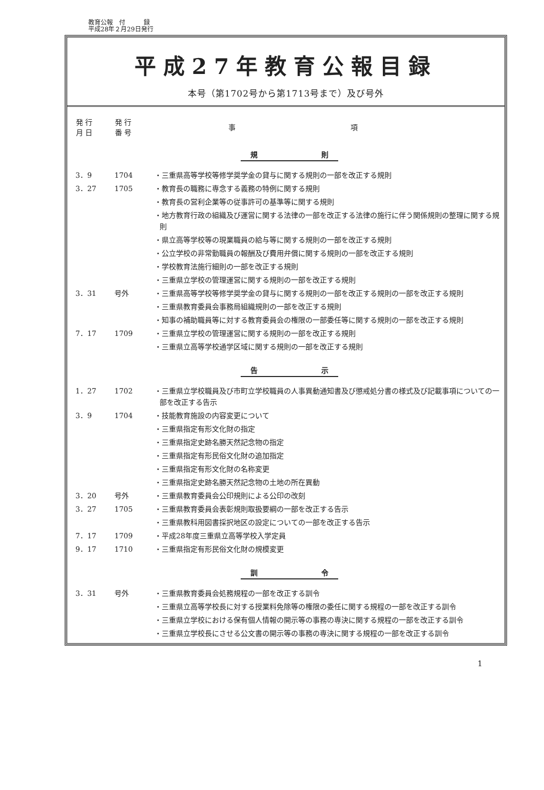教育公報　付　　　録
平成28年２月29日発行
平成27年教育公報目録
本号（第1702号から第1713号まで）及び号外
| 発 行 月 日 | 発 行 番 号 | 事 項 |
| --- | --- | --- |
| 規 則 | | |
| 3．9 | 1704 | ・三重県高等学校等修学奨学金の貸与に関する規則の一部を改正する規則 |
| 3．27 | 1705 | ・教育長の職務に専念する義務の特例に関する規則 |
| | | ・教育長の営利企業等の従事許可の基準等に関する規則 |
| | | ・地方教育行政の組織及び運営に関する法律の一部を改正する法律の施行に伴う関係規則の整理に関する規則 |
| | | ・県立高等学校等の現業職員の給与等に関する規則の一部を改正する規則 |
| | | ・公立学校の非常勤職員の報酬及び費用弁償に関する規則の一部を改正する規則 |
| | | ・学校教育法施行細則の一部を改正する規則 |
| | | ・三重県立学校の管理運営に関する規則の一部を改正する規則 |
| 3．31 | 号外 | ・三重県高等学校等修学奨学金の貸与に関する規則の一部を改正する規則の一部を改正する規則 |
| | | ・三重県教育委員会事務局組織規則の一部を改正する規則 |
| | | ・知事の補助職員等に対する教育委員会の権限の一部委任等に関する規則の一部を改正する規則 |
| 7．17 | 1709 | ・三重県立学校の管理運営に関する規則の一部を改正する規則 |
| | | ・三重県立高等学校通学区域に関する規則の一部を改正する規則 |
| 告 示 | | |
| 1．27 | 1702 | ・三重県立学校職員及び市町立学校職員の人事異動通知書及び懲戒処分書の様式及び記載事項についての一部を改正する告示 |
| 3．9 | 1704 | ・技能教育施設の内容変更について |
| | | ・三重県指定有形文化財の指定 |
| | | ・三重県指定史跡名勝天然記念物の指定 |
| | | ・三重県指定有形民俗文化財の追加指定 |
| | | ・三重県指定有形文化財の名称変更 |
| | | ・三重県指定史跡名勝天然記念物の土地の所在異動 |
| 3．20 | 号外 | ・三重県教育委員会公印規則による公印の改刻 |
| 3．27 | 1705 | ・三重県教育委員会表彰規則取扱要綱の一部を改正する告示 |
| | | ・三重県教科用図書採択地区の設定についての一部を改正する告示 |
| 7．17 | 1709 | ・平成28年度三重県立高等学校入学定員 |
| 9．17 | 1710 | ・三重県指定有形民俗文化財の規模変更 |
| 訓 令 | | |
| 3．31 | 号外 | ・三重県教育委員会処務規程の一部を改正する訓令 |
| | | ・三重県立高等学校長に対する授業料免除等の権限の委任に関する規程の一部を改正する訓令 |
| | | ・三重県立学校における保有個人情報の開示等の事務の専決に関する規程の一部を改正する訓令 |
| | | ・三重県立学校長にさせる公文書の開示等の事務の専決に関する規程の一部を改正する訓令 |
1